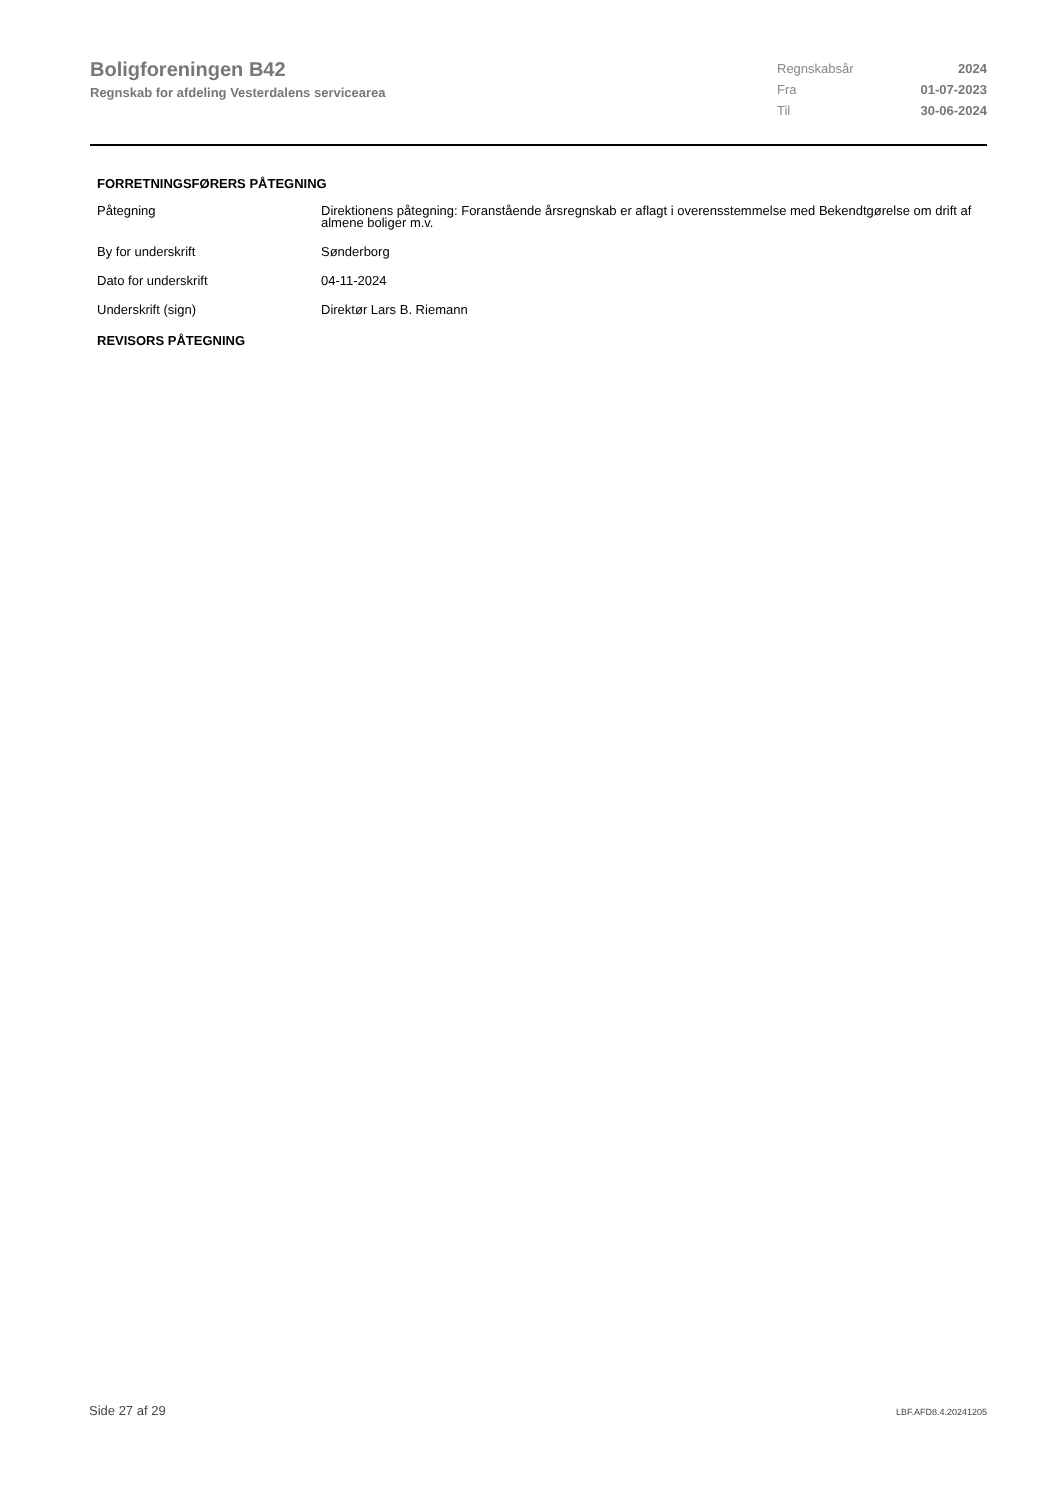Boligforeningen B42
Regnskab for afdeling Vesterdalens servicearea
| Regnskabsår | 2024 |
| Fra | 01-07-2023 |
| Til | 30-06-2024 |
FORRETNINGSFØRERS PÅTEGNING
| Påtegning | Direktionens påtegning: Foranstående årsregnskab er aflagt i overensstemmelse med Bekendtgørelse om drift af almene boliger m.v. |
| By for underskrift | Sønderborg |
| Dato for underskrift | 04-11-2024 |
| Underskrift (sign) | Direktør Lars B. Riemann |
REVISORS PÅTEGNING
Side 27 af 29 LBF.AFD8.4.20241205